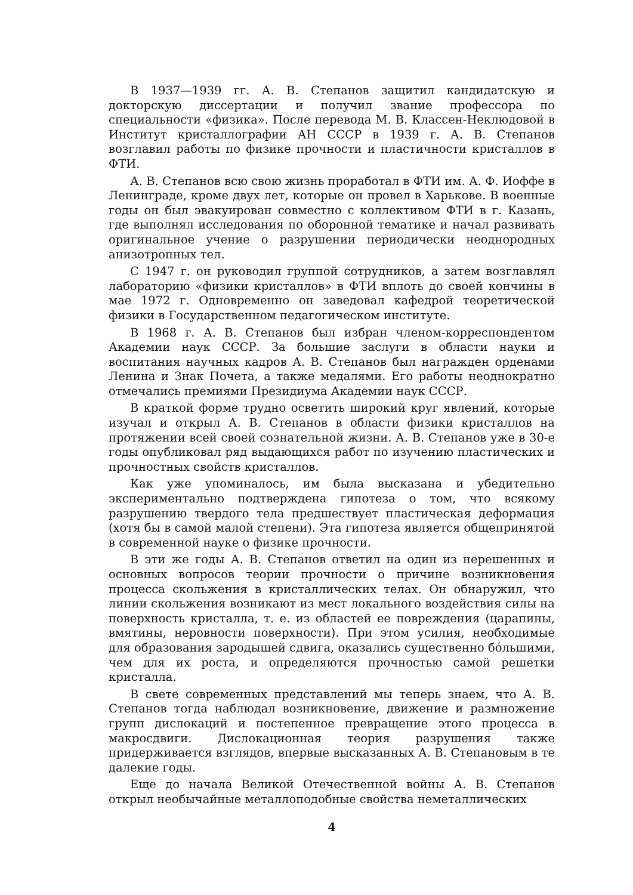В 1937—1939 гг. А. В. Степанов защитил кандидатскую и докторскую диссертации и получил звание профессора по специальности «физика». После перевода М. В. Классен-Неклюдовой в Институт кристаллографии АН СССР в 1939 г. А. В. Степанов возглавил работы по физике прочности и пластичности кристаллов в ФТИ.
А. В. Степанов всю свою жизнь проработал в ФТИ им. А. Ф. Иоффе в Ленинграде, кроме двух лет, которые он провел в Харькове. В военные годы он был эвакуирован совместно с коллективом ФТИ в г. Казань, где выполнял исследования по оборонной тематике и начал развивать оригинальное учение о разрушении периодически неоднородных анизотропных тел.
С 1947 г. он руководил группой сотрудников, а затем возглавлял лабораторию «физики кристаллов» в ФТИ вплоть до своей кончины в мае 1972 г. Одновременно он заведовал кафедрой теоретической физики в Государственном педагогическом институте.
В 1968 г. А. В. Степанов был избран членом-корреспондентом Академии наук СССР. За большие заслуги в области науки и воспитания научных кадров А. В. Степанов был награжден орденами Ленина и Знак Почета, а также медалями. Его работы неоднократно отмечались премиями Президиума Академии наук СССР.
В краткой форме трудно осветить широкий круг явлений, которые изучал и открыл А. В. Степанов в области физики кристаллов на протяжении всей своей сознательной жизни. А. В. Степанов уже в 30-е годы опубликовал ряд выдающихся работ по изучению пластических и прочностных свойств кристаллов.
Как уже упоминалось, им была высказана и убедительно экспериментально подтверждена гипотеза о том, что всякому разрушению твердого тела предшествует пластическая деформация (хотя бы в самой малой степени). Эта гипотеза является общепринятой в современной науке о физике прочности.
В эти же годы А. В. Степанов ответил на один из нерешенных и основных вопросов теории прочности о причине возникновения процесса скольжения в кристаллических телах. Он обнаружил, что линии скольжения возникают из мест локального воздействия силы на поверхность кристалла, т. е. из областей ее повреждения (царапины, вмятины, неровности поверхности). При этом усилия, необходимые для образования зародышей сдвига, оказались существенно бóльшими, чем для их роста, и определяются прочностью самой решетки кристалла.
В свете современных представлений мы теперь знаем, что А. В. Степанов тогда наблюдал возникновение, движение и размножение групп дислокаций и постепенное превращение этого процесса в макросдвиги. Дислокационная теория разрушения также придерживается взглядов, впервые высказанных А. В. Степановым в те далекие годы.
Еще до начала Великой Отечественной войны А. В. Степанов открыл необычайные металлоподобные свойства неметаллических
4